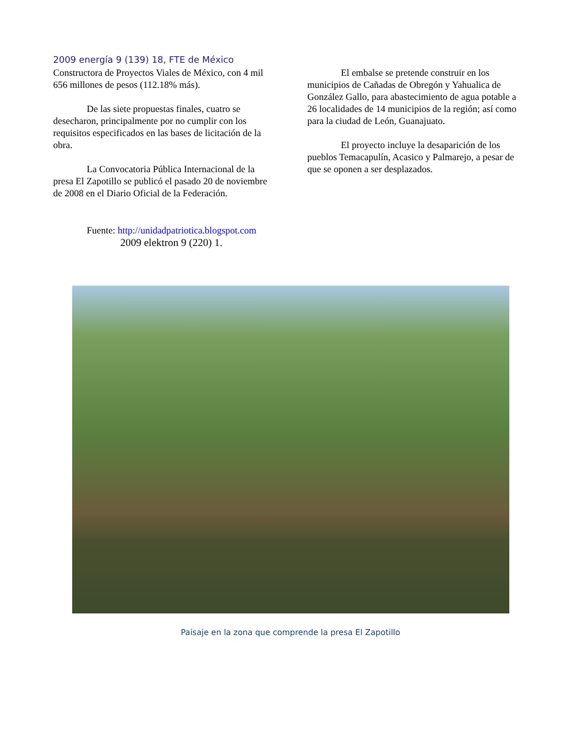2009 energía 9 (139) 18, FTE de México
Constructora de Proyectos Viales de México, con 4 mil 656 millones de pesos (112.18% más).
De las siete propuestas finales, cuatro se desecharon, principalmente por no cumplir con los requisitos especificados en las bases de licitación de la obra.
La Convocatoria Pública Internacional de la presa El Zapotillo se publicó el pasado 20 de noviembre de 2008 en el Diario Oficial de la Federación.
Fuente: http://unidadpatriotica.blogspot.com
2009 elektron 9 (220) 1.
El embalse se pretende construir en los municipios de Cañadas de Obregón y Yahualica de González Gallo, para abastecimiento de agua potable a 26 localidades de 14 municipios de la región; así como para la ciudad de León, Guanajuato.
El proyecto incluye la desaparición de los pueblos Temacapulín, Acasico y Palmarejo, a pesar de que se oponen a ser desplazados.
Paisaje en la zona que comprende la presa El Zapotillo